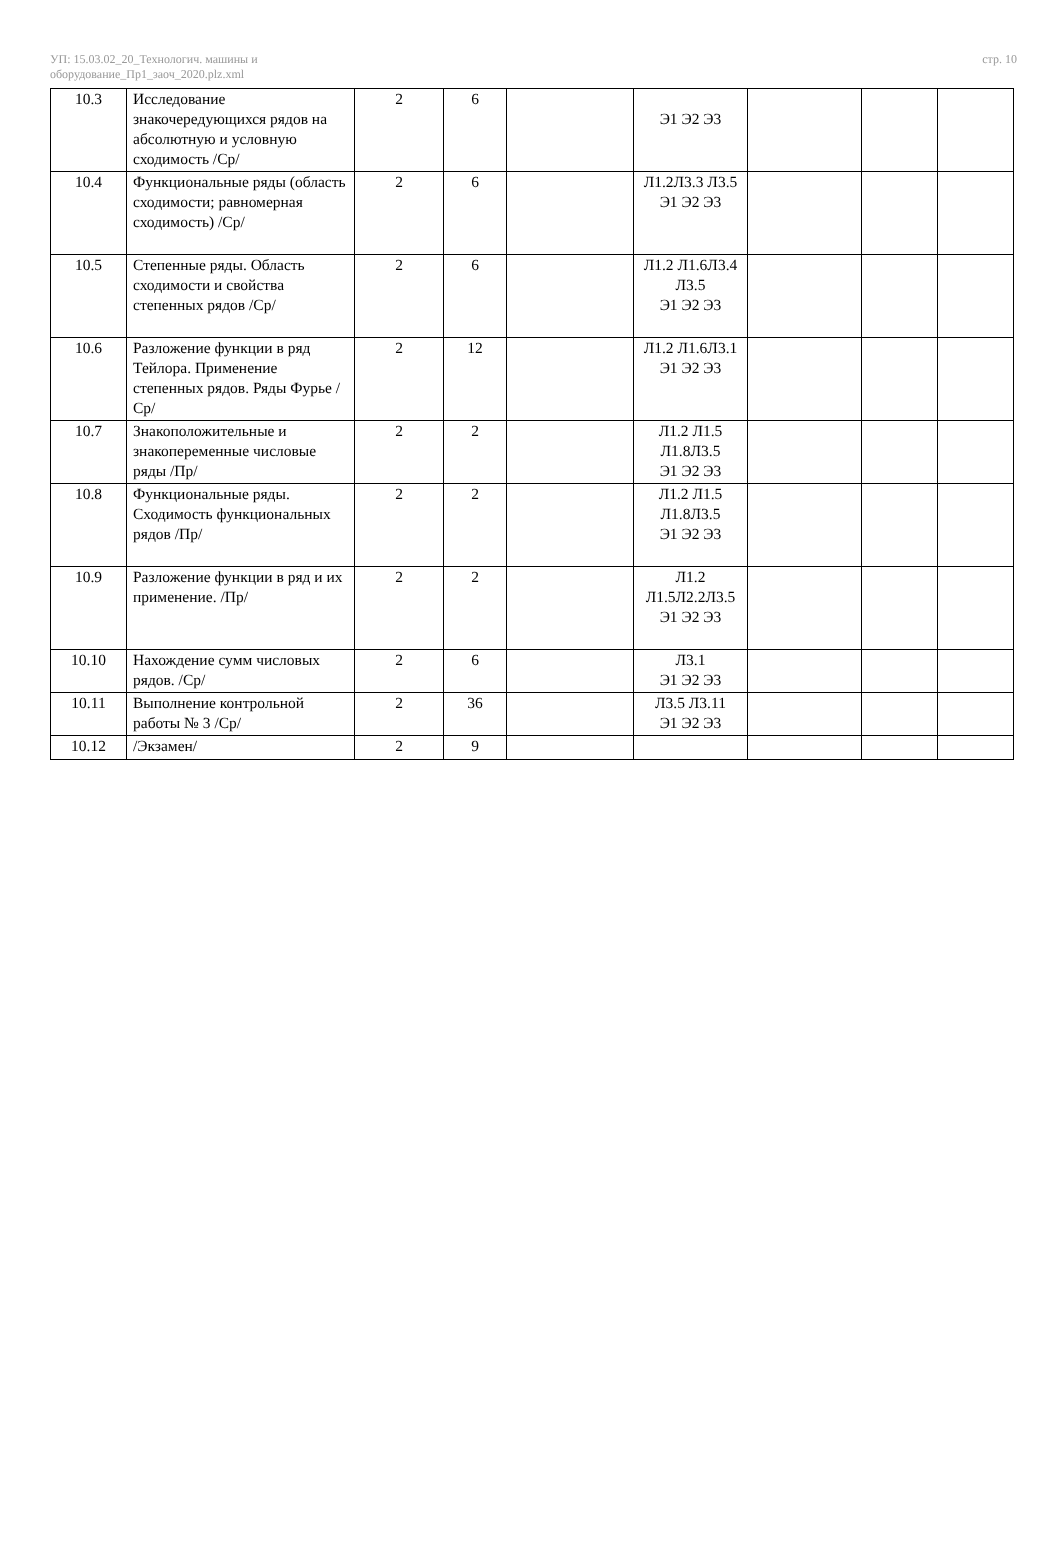УП: 15.03.02_20_Технологич. машины и
оборудование_Пр1_заоч_2020.plz.xml
стр. 10
| 10.3 | Исследование знакочередующихся рядов на абсолютную и условную сходимость /Ср/ | 2 | 6 | | Э1 Э2 Э3 | | | |
| 10.4 | Функциональные ряды (область сходимости; равномерная сходимость) /Ср/ | 2 | 6 | | Л1.2Л3.3 Л3.5 Э1 Э2 Э3 | | | |
| 10.5 | Степенные ряды. Область сходимости и свойства степенных рядов /Ср/ | 2 | 6 | | Л1.2 Л1.6Л3.4 Л3.5 Э1 Э2 Э3 | | | |
| 10.6 | Разложение функции в ряд Тейлора. Применение степенных рядов. Ряды Фурье /Ср/ | 2 | 12 | | Л1.2 Л1.6Л3.1 Э1 Э2 Э3 | | | |
| 10.7 | Знакоположительные и знакопеременные числовые ряды /Пр/ | 2 | 2 | | Л1.2 Л1.5 Л1.8Л3.5 Э1 Э2 Э3 | | | |
| 10.8 | Функциональные ряды. Сходимость функциональных рядов /Пр/ | 2 | 2 | | Л1.2 Л1.5 Л1.8Л3.5 Э1 Э2 Э3 | | | |
| 10.9 | Разложение функции в ряд и их применение. /Пр/ | 2 | 2 | | Л1.2 Л1.5Л2.2Л3.5 Э1 Э2 Э3 | | | |
| 10.10 | Нахождение сумм числовых рядов. /Ср/ | 2 | 6 | | Л3.1 Э1 Э2 Э3 | | | |
| 10.11 | Выполнение контрольной работы № 3 /Ср/ | 2 | 36 | | Л3.5 Л3.11 Э1 Э2 Э3 | | | |
| 10.12 | /Экзамен/ | 2 | 9 | | | | | |